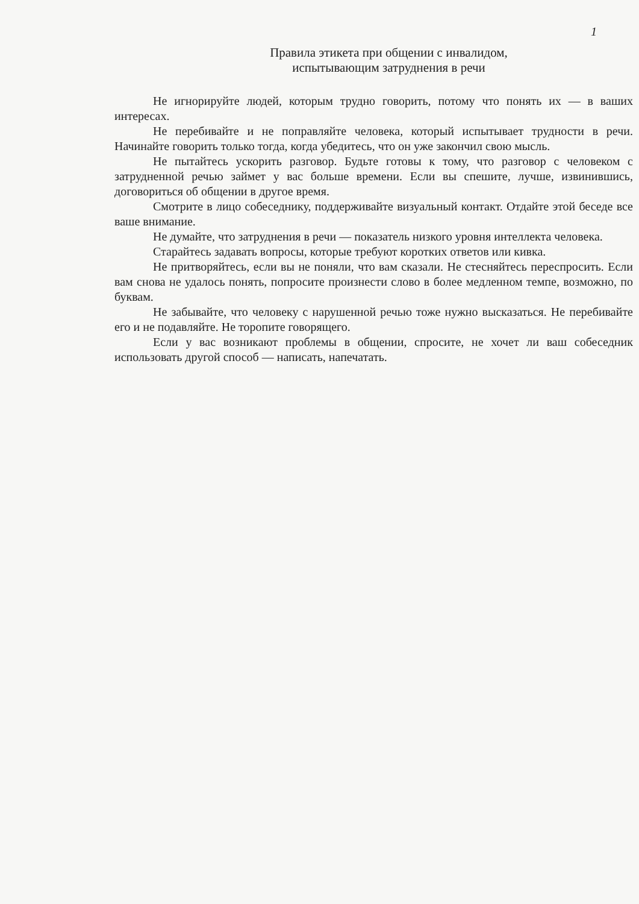1
Правила этикета при общении с инвалидом,
испытывающим затруднения в речи
Не игнорируйте людей, которым трудно говорить, потому что понять их — в ваших интересах.
Не перебивайте и не поправляйте человека, который испытывает трудности в речи. Начинайте говорить только тогда, когда убедитесь, что он уже закончил свою мысль.
Не пытайтесь ускорить разговор. Будьте готовы к тому, что разговор с человеком с затрудненной речью займет у вас больше времени. Если вы спешите, лучше, извинившись, договориться об общении в другое время.
Смотрите в лицо собеседнику, поддерживайте визуальный контакт. Отдайте этой беседе все ваше внимание.
Не думайте, что затруднения в речи — показатель низкого уровня интеллекта человека.
Старайтесь задавать вопросы, которые требуют коротких ответов или кивка.
Не притворяйтесь, если вы не поняли, что вам сказали. Не стесняйтесь переспросить. Если вам снова не удалось понять, попросите произнести слово в более медленном темпе, возможно, по буквам.
Не забывайте, что человеку с нарушенной речью тоже нужно высказаться. Не перебивайте его и не подавляйте. Не торопите говорящего.
Если у вас возникают проблемы в общении, спросите, не хочет ли ваш собеседник использовать другой способ — написать, напечатать.